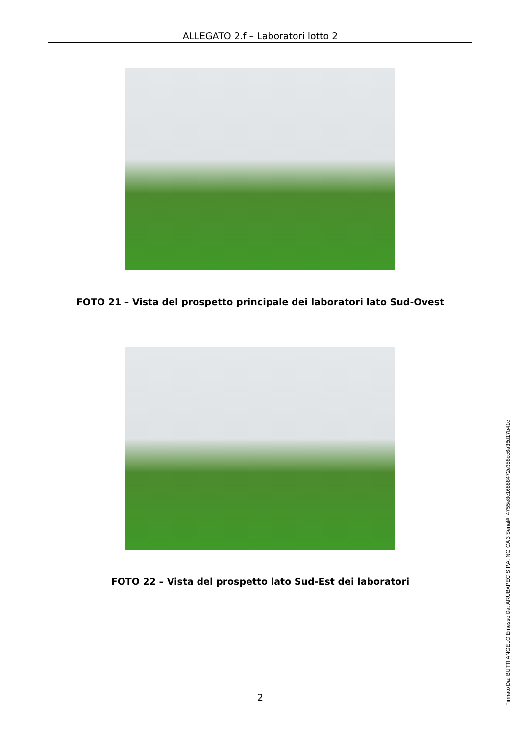ALLEGATO 2.f – Laboratori lotto 2
FOTO 21 – Vista del prospetto principale dei laboratori lato Sud-Ovest
FOTO 22 – Vista del prospetto lato Sud-Est dei laboratori
2
Firmato Da: BUTTI ANGELO Emesso Da: ARUBAPEC S.P.A. NG CA 3 Serial#: 4755e8c16888472e358cc6a36d17b41c